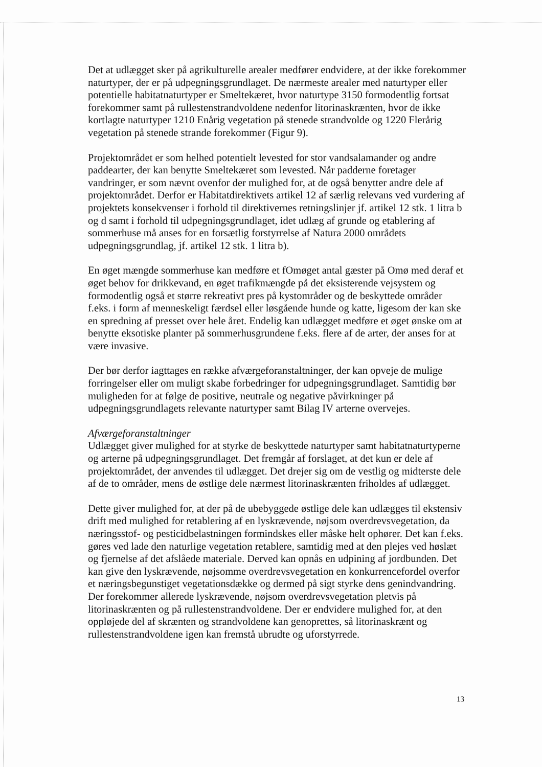Det at udlægget sker på agrikulturelle arealer medfører endvidere, at der ikke forekommer naturtyper, der er på udpegningsgrundlaget. De nærmeste arealer med naturtyper eller potentielle habitatnaturtyper er Smeltekæret, hvor naturtype 3150 formodentlig fortsat forekommer samt på rullestenstrandvoldene nedenfor litorinaskrænten, hvor de ikke kortlagte naturtyper 1210 Enårig vegetation på stenede strandvolde og 1220 Flerårig vegetation på stenede strande forekommer (Figur 9).
Projektområdet er som helhed potentielt levested for stor vandsalamander og andre paddearter, der kan benytte Smeltekæret som levested. Når padderne foretager vandringer, er som nævnt ovenfor der mulighed for, at de også benytter andre dele af projektområdet. Derfor er Habitatdirektivets artikel 12 af særlig relevans ved vurdering af projektets konsekvenser i forhold til direktivernes retningslinjer jf. artikel 12 stk. 1 litra b og d samt i forhold til udpegningsgrundlaget, idet udlæg af grunde og etablering af sommerhuse må anses for en forsætlig forstyrrelse af Natura 2000 områdets udpegningsgrundlag, jf. artikel 12 stk. 1 litra b).
En øget mængde sommerhuse kan medføre et fOmøget antal gæster på Omø med deraf et øget behov for drikkevand, en øget trafikmængde på det eksisterende vejsystem og formodentlig også et større rekreativt pres på kystområder og de beskyttede områder f.eks. i form af menneskeligt færdsel eller løsgående hunde og katte, ligesom der kan ske en spredning af presset over hele året. Endelig kan udlægget medføre et øget ønske om at benytte eksotiske planter på sommerhusgrundene f.eks. flere af de arter, der anses for at være invasive.
Der bør derfor iagttages en række afværgeforanstaltninger, der kan opveje de mulige forringelser eller om muligt skabe forbedringer for udpegningsgrundlaget. Samtidig bør muligheden for at følge de positive, neutrale og negative påvirkninger på udpegningsgrundlagets relevante naturtyper samt Bilag IV arterne overvejes.
Afværgeforanstaltninger
Udlægget giver mulighed for at styrke de beskyttede naturtyper samt habitatnaturtyperne og arterne på udpegningsgrundlaget. Det fremgår af forslaget, at det kun er dele af projektområdet, der anvendes til udlægget. Det drejer sig om de vestlig og midterste dele af de to områder, mens de østlige dele nærmest litorinaskrænten friholdes af udlægget.
Dette giver mulighed for, at der på de ubebyggede østlige dele kan udlægges til ekstensiv drift med mulighed for retablering af en lyskrævende, nøjsom overdrevsvegetation, da næringsstof- og pesticidbelastningen formindskes eller måske helt ophører. Det kan f.eks. gøres ved lade den naturlige vegetation retablere, samtidig med at den plejes ved høslæt og fjernelse af det afslåede materiale. Derved kan opnås en udpining af jordbunden. Det kan give den lyskrævende, nøjsomme overdrevsvegetation en konkurrencefordel overfor et næringsbegunstiget vegetationsdække og dermed på sigt styrke dens genindvandring. Der forekommer allerede lyskrævende, nøjsom overdrevsvegetation pletvis på litorinaskrænten og på rullestenstrandvoldene. Der er endvidere mulighed for, at den oppløjede del af skrænten og strandvoldene kan genoprettes, så litorinaskrænt og rullestenstrandvoldene igen kan fremstå ubrudte og uforstyrrede.
13